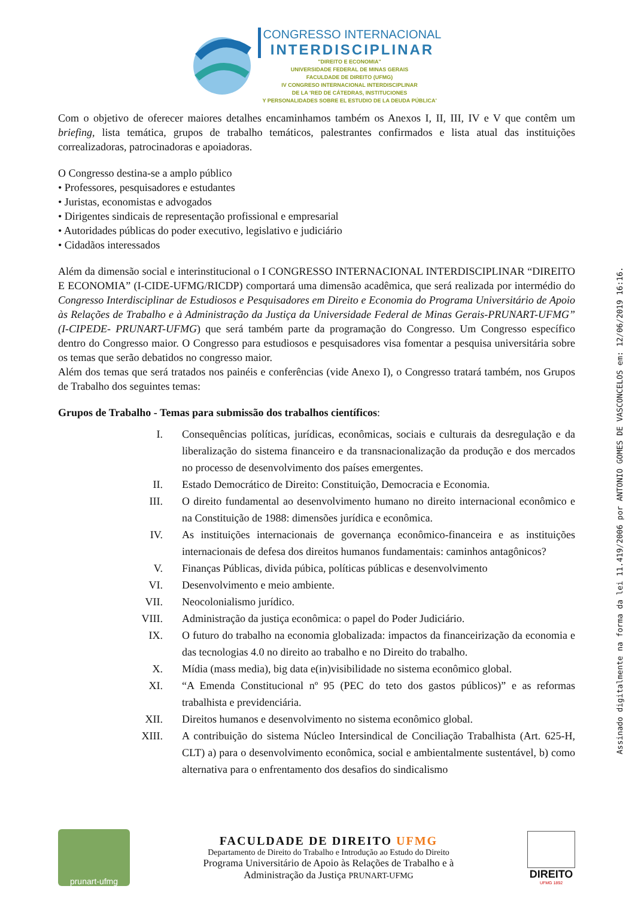CONGRESSO INTERNACIONAL
INTERDISCIPLINAR
"DIREITO E ECONOMIA"
UNIVERSIDADE FEDERAL DE MINAS GERAIS
FACULDADE DE DIREITO (UFMG)
IV CONGRESO INTERNACIONAL INTERDISCIPLINAR
DE LA 'RED DE CÁTEDRAS, INSTITUCIONES
Y PERSONALIDADES SOBRE EL ESTUDIO DE LA DEUDA PÚBLICA'
Com o objetivo de oferecer maiores detalhes encaminhamos também os Anexos I, II, III, IV e V que contêm um briefing, lista temática, grupos de trabalho temáticos, palestrantes confirmados e lista atual das instituições correalizadoras, patrocinadoras e apoiadoras.
O Congresso destina-se a amplo público
• Professores, pesquisadores e estudantes
• Juristas, economistas e advogados
• Dirigentes sindicais de representação profissional e empresarial
• Autoridades públicas do poder executivo, legislativo e judiciário
• Cidadãos interessados
Além da dimensão social e interinstitucional o I CONGRESSO INTERNACIONAL INTERDISCIPLINAR “DIREITO E ECONOMIA” (I-CIDE-UFMG/RICDP) comportará uma dimensão acadêmica, que será realizada por intermédio do Congresso Interdisciplinar de Estudiosos e Pesquisadores em Direito e Economia do Programa Universitário de Apoio às Relações de Trabalho e à Administração da Justiça da Universidade Federal de Minas Gerais-PRUNART-UFMG” (I-CIPEDE- PRUNART-UFMG) que será também parte da programação do Congresso. Um Congresso específico dentro do Congresso maior. O Congresso para estudiosos e pesquisadores visa fomentar a pesquisa universitária sobre os temas que serão debatidos no congresso maior.
Além dos temas que será tratados nos painéis e conferências (vide Anexo I), o Congresso tratará também, nos Grupos de Trabalho dos seguintes temas:
Grupos de Trabalho - Temas para submissão dos trabalhos científicos:
I. Consequências políticas, jurídicas, econômicas, sociais e culturais da desregulação e da liberalização do sistema financeiro e da transnacionalização da produção e dos mercados no processo de desenvolvimento dos países emergentes.
II. Estado Democrático de Direito: Constituição, Democracia e Economia.
III. O direito fundamental ao desenvolvimento humano no direito internacional econômico e na Constituição de 1988: dimensões jurídica e econômica.
IV. As instituições internacionais de governança econômico-financeira e as instituições internacionais de defesa dos direitos humanos fundamentais: caminhos antagônicos?
V. Finanças Públicas, divida púbica, políticas públicas e desenvolvimento
VI. Desenvolvimento e meio ambiente.
VII. Neocolonialismo jurídico.
VIII. Administração da justiça econômica: o papel do Poder Judiciário.
IX. O futuro do trabalho na economia globalizada: impactos da financeirização da economia e das tecnologias 4.0 no direito ao trabalho e no Direito do trabalho.
X. Mídia (mass media), big data e(in)visibilidade no sistema econômico global.
XI. “A Emenda Constitucional nº 95 (PEC do teto dos gastos públicos)” e as reformas trabalhista e previdenciária.
XII. Direitos humanos e desenvolvimento no sistema econômico global.
XIII. A contribuição do sistema Núcleo Intersindical de Conciliação Trabalhista (Art. 625-H, CLT) a) para o desenvolvimento econômica, social e ambientalmente sustentável, b) como alternativa para o enfrentamento dos desafios do sindicalismo
Assinado digitalmente na forma da lei 11.419/2006 por ANTONIO GOMES DE VASCONCELOS em: 12/06/2019 16:16.
prunart-ufmg
FACULDADE DE DIREITO UFMG
Departamento de Direito do Trabalho e Introdução ao Estudo do Direito
Programa Universitário de Apoio às Relações de Trabalho e à
Administração da Justiça PRUNART-UFMG
DIREITO
UFMG 1892